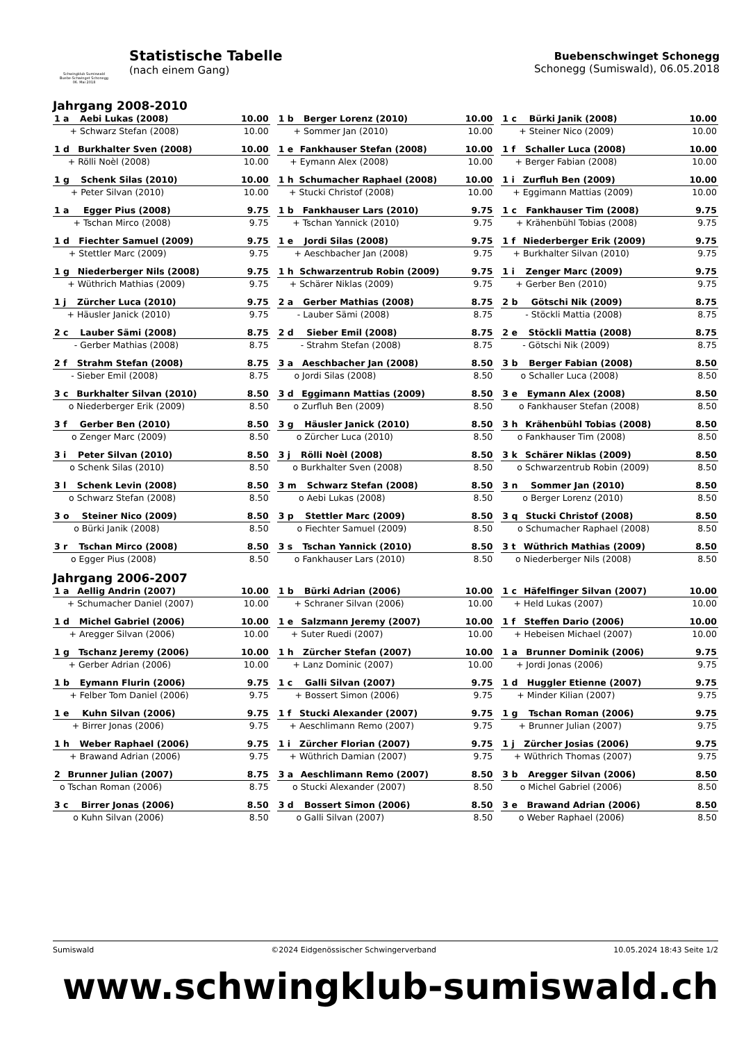Schwingklub Sumiswald
Buebe-Schwinget Schonegg
06. Mai 2018
Statistische Tabelle
(nach einem Gang)
Buebenschwinget Schonegg
Schonegg (Sumiswald), 06.05.2018
Jahrgang 2008-2010
| 1 a | Aebi Lukas (2008) | 10.00 |
| + | Schwarz Stefan (2008) | 10.00 |
| 1 b | Berger Lorenz (2010) | 10.00 |
| + | Sommer Jan (2010) | 10.00 |
| 1 c | Bürki Janik (2008) | 10.00 |
| + | Steiner Nico (2009) | 10.00 |
| 1 d | Burkhalter Sven (2008) | 10.00 |
| + | Rölli Noèl (2008) | 10.00 |
| 1 e | Fankhauser Stefan (2008) | 10.00 |
| + | Eymann Alex (2008) | 10.00 |
| 1 f | Schaller Luca (2008) | 10.00 |
| + | Berger Fabian (2008) | 10.00 |
| 1 g | Schenk Silas (2010) | 10.00 |
| + | Peter Silvan (2010) | 10.00 |
| 1 h | Schumacher Raphael (2008) | 10.00 |
| + | Stucki Christof (2008) | 10.00 |
| 1 i | Zurfluh Ben (2009) | 10.00 |
| + | Eggimann Mattias (2009) | 10.00 |
| 1 a | Egger Pius (2008) | 9.75 |
| + | Tschan Mirco (2008) | 9.75 |
| 1 b | Fankhauser Lars (2010) | 9.75 |
| + | Tschan Yannick (2010) | 9.75 |
| 1 c | Fankhauser Tim (2008) | 9.75 |
| + | Krähenbühl Tobias (2008) | 9.75 |
| 1 d | Fiechter Samuel (2009) | 9.75 |
| + | Stettler Marc (2009) | 9.75 |
| 1 e | Jordi Silas (2008) | 9.75 |
| + | Aeschbacher Jan (2008) | 9.75 |
| 1 f | Niederberger Erik (2009) | 9.75 |
| + | Burkhalter Silvan (2010) | 9.75 |
| 1 g | Niederberger Nils (2008) | 9.75 |
| + | Wüthrich Mathias (2009) | 9.75 |
| 1 h | Schwarzentrub Robin (2009) | 9.75 |
| + | Schärer Niklas (2009) | 9.75 |
| 1 i | Zenger Marc (2009) | 9.75 |
| + | Gerber Ben (2010) | 9.75 |
| 1 j | Zürcher Luca (2010) | 9.75 |
| + | Häusler Janick (2010) | 9.75 |
| 2 a | Gerber Mathias (2008) | 8.75 |
| - | Lauber Sämi (2008) | 8.75 |
| 2 b | Götschi Nik (2009) | 8.75 |
| - | Stöckli Mattia (2008) | 8.75 |
| 2 c | Lauber Sämi (2008) | 8.75 |
| - | Gerber Mathias (2008) | 8.75 |
| 2 d | Sieber Emil (2008) | 8.75 |
| - | Strahm Stefan (2008) | 8.75 |
| 2 e | Stöckli Mattia (2008) | 8.75 |
| - | Götschi Nik (2009) | 8.75 |
| 2 f | Strahm Stefan (2008) | 8.75 |
| - | Sieber Emil (2008) | 8.75 |
| 3 a | Aeschbacher Jan (2008) | 8.50 |
| o | Jordi Silas (2008) | 8.50 |
| 3 b | Berger Fabian (2008) | 8.50 |
| o | Schaller Luca (2008) | 8.50 |
| 3 c | Burkhalter Silvan (2010) | 8.50 |
| o | Niederberger Erik (2009) | 8.50 |
| 3 d | Eggimann Mattias (2009) | 8.50 |
| o | Zurfluh Ben (2009) | 8.50 |
| 3 e | Eymann Alex (2008) | 8.50 |
| o | Fankhauser Stefan (2008) | 8.50 |
| 3 f | Gerber Ben (2010) | 8.50 |
| o | Zenger Marc (2009) | 8.50 |
| 3 g | Häusler Janick (2010) | 8.50 |
| o | Zürcher Luca (2010) | 8.50 |
| 3 h | Krähenbühl Tobias (2008) | 8.50 |
| o | Fankhauser Tim (2008) | 8.50 |
| 3 i | Peter Silvan (2010) | 8.50 |
| o | Schenk Silas (2010) | 8.50 |
| 3 j | Rölli Noèl (2008) | 8.50 |
| o | Burkhalter Sven (2008) | 8.50 |
| 3 k | Schärer Niklas (2009) | 8.50 |
| o | Schwarzentrub Robin (2009) | 8.50 |
| 3 l | Schenk Levin (2008) | 8.50 |
| o | Schwarz Stefan (2008) | 8.50 |
| 3 m | Schwarz Stefan (2008) | 8.50 |
| o | Aebi Lukas (2008) | 8.50 |
| 3 n | Sommer Jan (2010) | 8.50 |
| o | Berger Lorenz (2010) | 8.50 |
| 3 o | Steiner Nico (2009) | 8.50 |
| o | Bürki Janik (2008) | 8.50 |
| 3 p | Stettler Marc (2009) | 8.50 |
| o | Fiechter Samuel (2009) | 8.50 |
| 3 q | Stucki Christof (2008) | 8.50 |
| o | Schumacher Raphael (2008) | 8.50 |
| 3 r | Tschan Mirco (2008) | 8.50 |
| o | Egger Pius (2008) | 8.50 |
| 3 s | Tschan Yannick (2010) | 8.50 |
| o | Fankhauser Lars (2010) | 8.50 |
| 3 t | Wüthrich Mathias (2009) | 8.50 |
| o | Niederberger Nils (2008) | 8.50 |
Jahrgang 2006-2007
| 1 a | Aellig Andrin (2007) | 10.00 |
| + | Schumacher Daniel (2007) | 10.00 |
| 1 b | Bürki Adrian (2006) | 10.00 |
| + | Schraner Silvan (2006) | 10.00 |
| 1 c | Häfelfinger Silvan (2007) | 10.00 |
| + | Held Lukas (2007) | 10.00 |
| 1 d | Michel Gabriel (2006) | 10.00 |
| + | Aregger Silvan (2006) | 10.00 |
| 1 e | Salzmann Jeremy (2007) | 10.00 |
| + | Suter Ruedi (2007) | 10.00 |
| 1 f | Steffen Dario (2006) | 10.00 |
| + | Hebeisen Michael (2007) | 10.00 |
| 1 g | Tschanz Jeremy (2006) | 10.00 |
| + | Gerber Adrian (2006) | 10.00 |
| 1 h | Zürcher Stefan (2007) | 10.00 |
| + | Lanz Dominic (2007) | 10.00 |
| 1 a | Brunner Dominik (2006) | 9.75 |
| + | Jordi Jonas (2006) | 9.75 |
| 1 b | Eymann Flurin (2006) | 9.75 |
| + | Felber Tom Daniel (2006) | 9.75 |
| 1 c | Galli Silvan (2007) | 9.75 |
| + | Bossert Simon (2006) | 9.75 |
| 1 d | Huggler Etienne (2007) | 9.75 |
| + | Minder Kilian (2007) | 9.75 |
| 1 e | Kuhn Silvan (2006) | 9.75 |
| + | Birrer Jonas (2006) | 9.75 |
| 1 f | Stucki Alexander (2007) | 9.75 |
| + | Aeschlimann Remo (2007) | 9.75 |
| 1 g | Tschan Roman (2006) | 9.75 |
| + | Brunner Julian (2007) | 9.75 |
| 1 h | Weber Raphael (2006) | 9.75 |
| + | Brawand Adrian (2006) | 9.75 |
| 1 i | Zürcher Florian (2007) | 9.75 |
| + | Wüthrich Damian (2007) | 9.75 |
| 1 j | Zürcher Josias (2006) | 9.75 |
| + | Wüthrich Thomas (2007) | 9.75 |
| 2 | Brunner Julian (2007) | 8.75 |
| o | Tschan Roman (2006) | 8.75 |
| 3 a | Aeschlimann Remo (2007) | 8.50 |
| o | Stucki Alexander (2007) | 8.50 |
| 3 b | Aregger Silvan (2006) | 8.50 |
| o | Michel Gabriel (2006) | 8.50 |
| 3 c | Birrer Jonas (2006) | 8.50 |
| o | Kuhn Silvan (2006) | 8.50 |
| 3 d | Bossert Simon (2006) | 8.50 |
| o | Galli Silvan (2007) | 8.50 |
| 3 e | Brawand Adrian (2006) | 8.50 |
| o | Weber Raphael (2006) | 8.50 |
Sumiswald ©2024 Eidgenössischer Schwingerverband 10.05.2024 18:43 Seite 1/2
www.schwingklub-sumiswald.ch